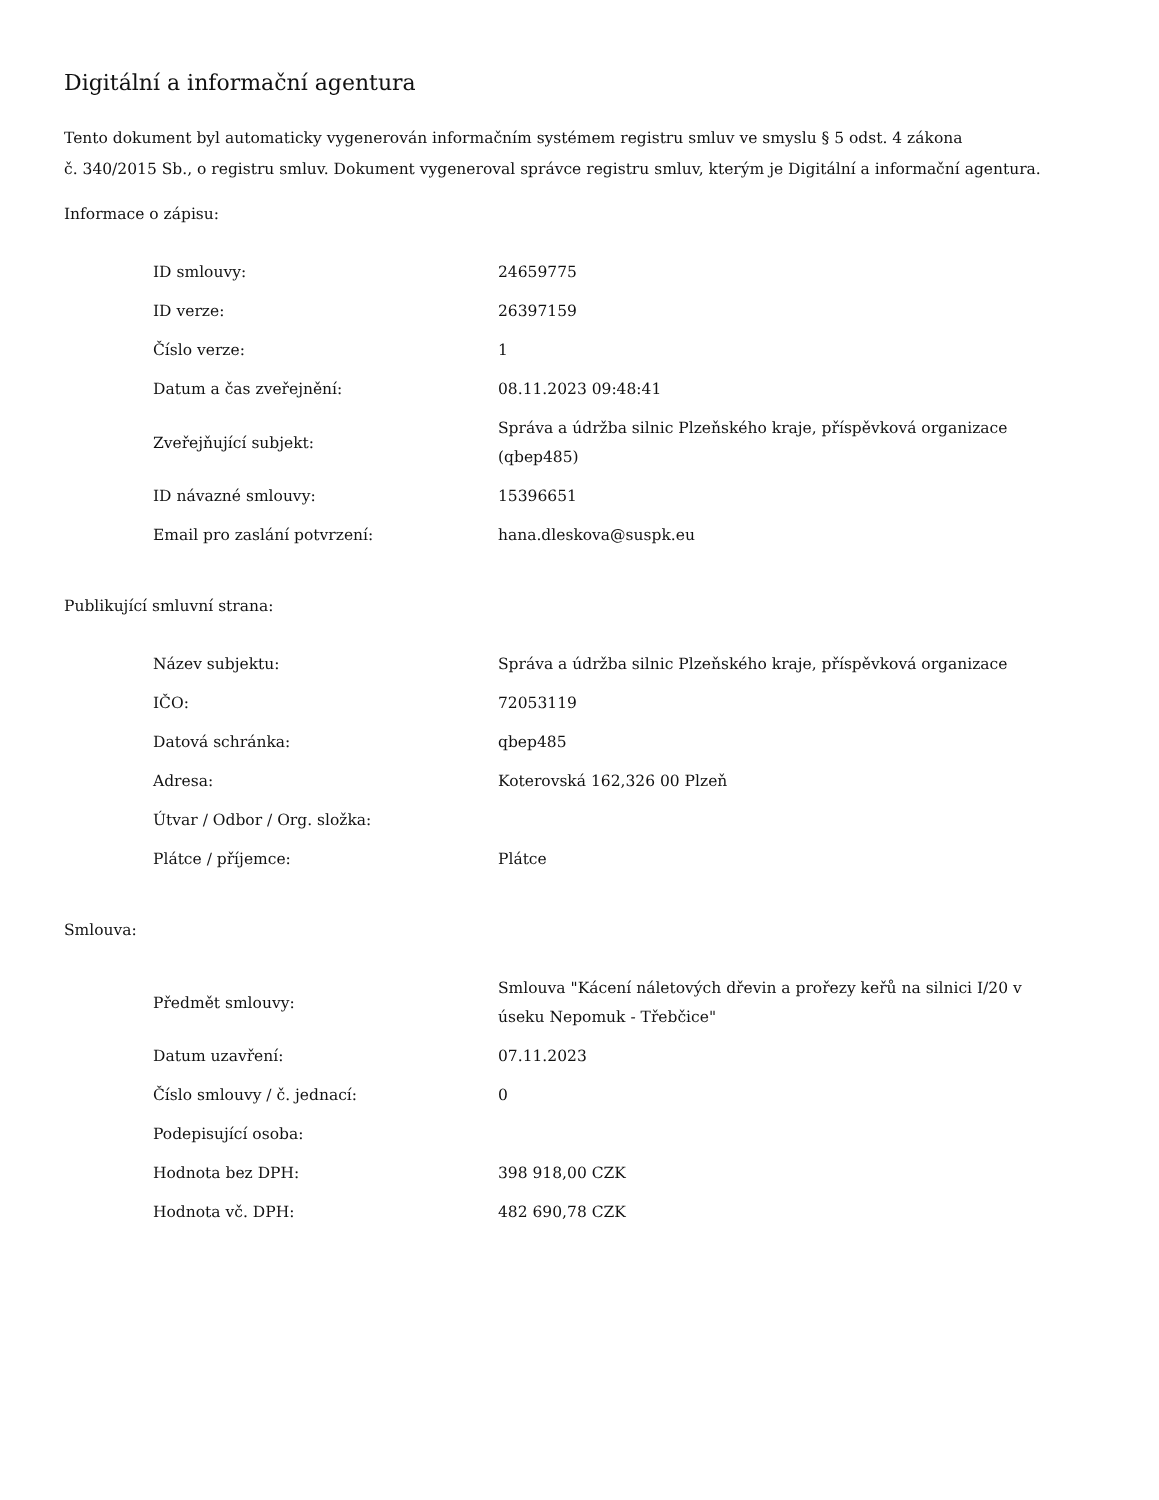Digitální a informační agentura
Tento dokument byl automaticky vygenerován informačním systémem registru smluv ve smyslu § 5 odst. 4 zákona
č. 340/2015 Sb., o registru smluv. Dokument vygeneroval správce registru smluv, kterým je Digitální a informační agentura.
Informace o zápisu:
| ID smlouvy: | 24659775 |
| ID verze: | 26397159 |
| Číslo verze: | 1 |
| Datum a čas zveřejnění: | 08.11.2023 09:48:41 |
| Zveřejňující subjekt: | Správa a údržba silnic Plzeňského kraje, příspěvková organizace (qbep485) |
| ID návazné smlouvy: | 15396651 |
| Email pro zaslání potvrzení: | hana.dleskova@suspk.eu |
Publikující smluvní strana:
| Název subjektu: | Správa a údržba silnic Plzeňského kraje, příspěvková organizace |
| IČO: | 72053119 |
| Datová schránka: | qbep485 |
| Adresa: | Koterovská 162,326 00 Plzeň |
| Útvar / Odbor / Org. složka: | |
| Plátce / příjemce: | Plátce |
Smlouva:
| Předmět smlouvy: | Smlouva "Kácení náletových dřevin a prořezy keřů na silnici I/20 v úseku Nepomuk - Třebčice" |
| Datum uzavření: | 07.11.2023 |
| Číslo smlouvy / č. jednací: | 0 |
| Podepisující osoba: | |
| Hodnota bez DPH: | 398 918,00 CZK |
| Hodnota vč. DPH: | 482 690,78 CZK |